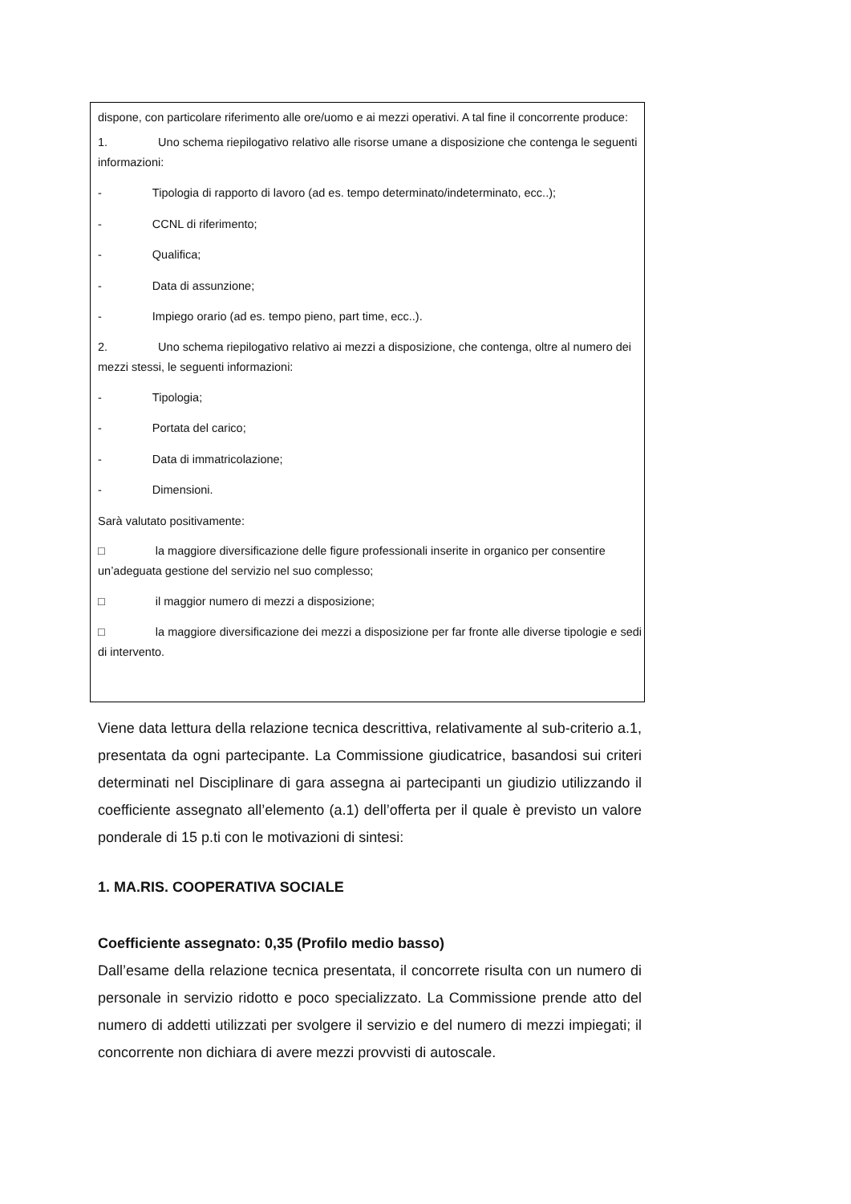dispone, con particolare riferimento alle ore/uomo e ai mezzi operativi. A tal fine il concorrente produce:
1. Uno schema riepilogativo relativo alle risorse umane a disposizione che contenga le seguenti informazioni:
- Tipologia di rapporto di lavoro (ad es. tempo determinato/indeterminato, ecc..);
- CCNL di riferimento;
- Qualifica;
- Data di assunzione;
- Impiego orario (ad es. tempo pieno, part time, ecc..).
2. Uno schema riepilogativo relativo ai mezzi a disposizione, che contenga, oltre al numero dei mezzi stessi, le seguenti informazioni:
- Tipologia;
- Portata del carico;
- Data di immatricolazione;
- Dimensioni.
Sarà valutato positivamente:
□ la maggiore diversificazione delle figure professionali inserite in organico per consentire un’adeguata gestione del servizio nel suo complesso;
□ il maggior numero di mezzi a disposizione;
□ la maggiore diversificazione dei mezzi a disposizione per far fronte alle diverse tipologie e sedi di intervento.
Viene data lettura della relazione tecnica descrittiva, relativamente al sub-criterio a.1, presentata da ogni partecipante. La Commissione giudicatrice, basandosi sui criteri determinati nel Disciplinare di gara assegna ai partecipanti un giudizio utilizzando il coefficiente assegnato all’elemento (a.1) dell’offerta per il quale è previsto un valore ponderale di 15 p.ti con le motivazioni di sintesi:
1. MA.RIS. COOPERATIVA SOCIALE
Coefficiente assegnato: 0,35 (Profilo medio basso)
Dall’esame della relazione tecnica presentata, il concorrete risulta con un numero di personale in servizio ridotto e poco specializzato. La Commissione prende atto del numero di addetti utilizzati per svolgere il servizio e del numero di mezzi impiegati; il concorrente non dichiara di avere mezzi provvisti di autoscale.